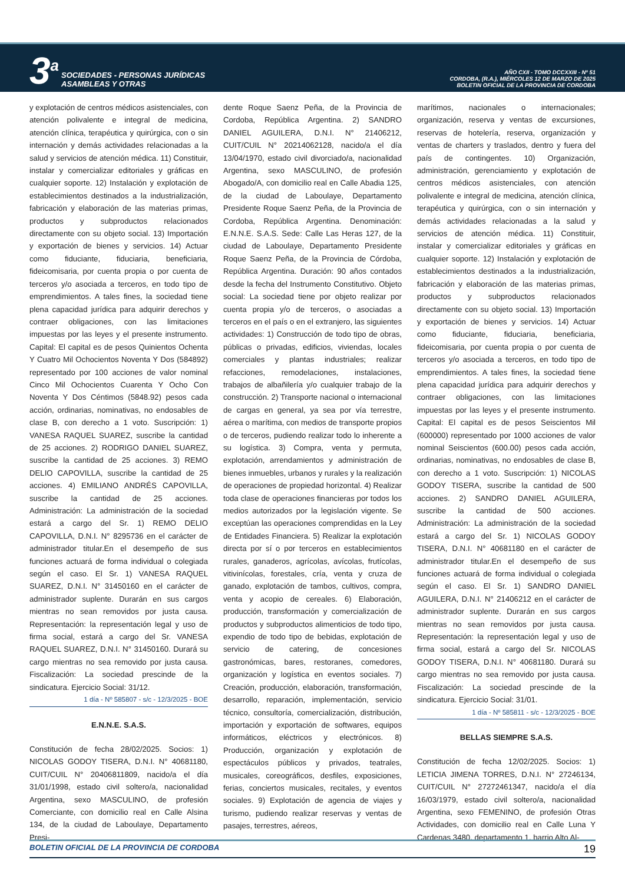3<sup>a</sup> SOCIEDADES - PERSONAS JURÍDICAS
ASAMBLEAS Y OTRAS
AÑO CXII - TOMO DCCXXIII - Nº 51
CORDOBA, (R.A.), MIÉRCOLES 12 DE MARZO DE 2025
BOLETIN OFICIAL DE LA PROVINCIA DE CORDOBA
y explotación de centros médicos asistenciales, con atención polivalente e integral de medicina, atención clínica, terapéutica y quirúrgica, con o sin internación y demás actividades relacionadas a la salud y servicios de atención médica. 11) Constituir, instalar y comercializar editoriales y gráficas en cualquier soporte. 12) Instalación y explotación de establecimientos destinados a la industrialización, fabricación y elaboración de las materias primas, productos y subproductos relacionados directamente con su objeto social. 13) Importación y exportación de bienes y servicios. 14) Actuar como fiduciante, fiduciaria, beneficiaria, fideicomisaria, por cuenta propia o por cuenta de terceros y/o asociada a terceros, en todo tipo de emprendimientos. A tales fines, la sociedad tiene plena capacidad jurídica para adquirir derechos y contraer obligaciones, con las limitaciones impuestas por las leyes y el presente instrumento. Capital: El capital es de pesos Quinientos Ochenta Y Cuatro Mil Ochocientos Noventa Y Dos (584892) representado por 100 acciones de valor nominal Cinco Mil Ochocientos Cuarenta Y Ocho Con Noventa Y Dos Céntimos (5848.92) pesos cada acción, ordinarias, nominativas, no endosables de clase B, con derecho a 1 voto. Suscripción: 1) VANESA RAQUEL SUAREZ, suscribe la cantidad de 25 acciones. 2) RODRIGO DANIEL SUAREZ, suscribe la cantidad de 25 acciones. 3) REMO DELIO CAPOVILLA, suscribe la cantidad de 25 acciones. 4) EMILIANO ANDRÉS CAPOVILLA, suscribe la cantidad de 25 acciones. Administración: La administración de la sociedad estará a cargo del Sr. 1) REMO DELIO CAPOVILLA, D.N.I. N° 8295736 en el carácter de administrador titular.En el desempeño de sus funciones actuará de forma individual o colegiada según el caso. El Sr. 1) VANESA RAQUEL SUAREZ, D.N.I. N° 31450160 en el carácter de administrador suplente. Durarán en sus cargos mientras no sean removidos por justa causa. Representación: la representación legal y uso de firma social, estará a cargo del Sr. VANESA RAQUEL SUAREZ, D.N.I. N° 31450160. Durará su cargo mientras no sea removido por justa causa. Fiscalización: La sociedad prescinde de la sindicatura. Ejercicio Social: 31/12.
1 día - Nº 585807 - s/c - 12/3/2025 - BOE
E.N.N.E. S.A.S.
Constitución de fecha 28/02/2025. Socios: 1) NICOLAS GODOY TISERA, D.N.I. N° 40681180, CUIT/CUIL N° 20406811809, nacido/a el día 31/01/1998, estado civil soltero/a, nacionalidad Argentina, sexo MASCULINO, de profesión Comerciante, con domicilio real en Calle Alsina 134, de la ciudad de Laboulaye, Departamento Presi-
dente Roque Saenz Peña, de la Provincia de Cordoba, República Argentina. 2) SANDRO DANIEL AGUILERA, D.N.I. N° 21406212, CUIT/CUIL N° 20214062128, nacido/a el día 13/04/1970, estado civil divorciado/a, nacionalidad Argentina, sexo MASCULINO, de profesión Abogado/A, con domicilio real en Calle Abadia 125, de la ciudad de Laboulaye, Departamento Presidente Roque Saenz Peña, de la Provincia de Cordoba, República Argentina. Denominación: E.N.N.E. S.A.S. Sede: Calle Las Heras 127, de la ciudad de Laboulaye, Departamento Presidente Roque Saenz Peña, de la Provincia de Córdoba, República Argentina. Duración: 90 años contados desde la fecha del Instrumento Constitutivo. Objeto social: La sociedad tiene por objeto realizar por cuenta propia y/o de terceros, o asociadas a terceros en el país o en el extranjero, las siguientes actividades: 1) Construcción de todo tipo de obras, públicas o privadas, edificios, viviendas, locales comerciales y plantas industriales; realizar refacciones, remodelaciones, instalaciones, trabajos de albañilería y/o cualquier trabajo de la construcción. 2) Transporte nacional o internacional de cargas en general, ya sea por vía terrestre, aérea o marítima, con medios de transporte propios o de terceros, pudiendo realizar todo lo inherente a su logística. 3) Compra, venta y permuta, explotación, arrendamientos y administración de bienes inmuebles, urbanos y rurales y la realización de operaciones de propiedad horizontal. 4) Realizar toda clase de operaciones financieras por todos los medios autorizados por la legislación vigente. Se exceptúan las operaciones comprendidas en la Ley de Entidades Financiera. 5) Realizar la explotación directa por sí o por terceros en establecimientos rurales, ganaderos, agrícolas, avícolas, frutícolas, vitivinícolas, forestales, cría, venta y cruza de ganado, explotación de tambos, cultivos, compra, venta y acopio de cereales. 6) Elaboración, producción, transformación y comercialización de productos y subproductos alimenticios de todo tipo, expendio de todo tipo de bebidas, explotación de servicio de catering, de concesiones gastronómicas, bares, restoranes, comedores, organización y logística en eventos sociales. 7) Creación, producción, elaboración, transformación, desarrollo, reparación, implementación, servicio técnico, consultoría, comercialización, distribución, importación y exportación de softwares, equipos informáticos, eléctricos y electrónicos. 8) Producción, organización y explotación de espectáculos públicos y privados, teatrales, musicales, coreográficos, desfiles, exposiciones, ferias, conciertos musicales, recitales, y eventos sociales. 9) Explotación de agencia de viajes y turismo, pudiendo realizar reservas y ventas de pasajes, terrestres, aéreos,
marítimos, nacionales o internacionales; organización, reserva y ventas de excursiones, reservas de hotelería, reserva, organización y ventas de charters y traslados, dentro y fuera del país de contingentes. 10) Organización, administración, gerenciamiento y explotación de centros médicos asistenciales, con atención polivalente e integral de medicina, atención clínica, terapéutica y quirúrgica, con o sin internación y demás actividades relacionadas a la salud y servicios de atención médica. 11) Constituir, instalar y comercializar editoriales y gráficas en cualquier soporte. 12) Instalación y explotación de establecimientos destinados a la industrialización, fabricación y elaboración de las materias primas, productos y subproductos relacionados directamente con su objeto social. 13) Importación y exportación de bienes y servicios. 14) Actuar como fiduciante, fiduciaria, beneficiaria, fideicomisaria, por cuenta propia o por cuenta de terceros y/o asociada a terceros, en todo tipo de emprendimientos. A tales fines, la sociedad tiene plena capacidad jurídica para adquirir derechos y contraer obligaciones, con las limitaciones impuestas por las leyes y el presente instrumento. Capital: El capital es de pesos Seiscientos Mil (600000) representado por 1000 acciones de valor nominal Seiscientos (600.00) pesos cada acción, ordinarias, nominativas, no endosables de clase B, con derecho a 1 voto. Suscripción: 1) NICOLAS GODOY TISERA, suscribe la cantidad de 500 acciones. 2) SANDRO DANIEL AGUILERA, suscribe la cantidad de 500 acciones. Administración: La administración de la sociedad estará a cargo del Sr. 1) NICOLAS GODOY TISERA, D.N.I. N° 40681180 en el carácter de administrador titular.En el desempeño de sus funciones actuará de forma individual o colegiada según el caso. El Sr. 1) SANDRO DANIEL AGUILERA, D.N.I. N° 21406212 en el carácter de administrador suplente. Durarán en sus cargos mientras no sean removidos por justa causa. Representación: la representación legal y uso de firma social, estará a cargo del Sr. NICOLAS GODOY TISERA, D.N.I. N° 40681180. Durará su cargo mientras no sea removido por justa causa. Fiscalización: La sociedad prescinde de la sindicatura. Ejercicio Social: 31/01.
1 día - Nº 585811 - s/c - 12/3/2025 - BOE
BELLAS SIEMPRE S.A.S.
Constitución de fecha 12/02/2025. Socios: 1) LETICIA JIMENA TORRES, D.N.I. N° 27246134, CUIT/CUIL N° 27272461347, nacido/a el día 16/03/1979, estado civil soltero/a, nacionalidad Argentina, sexo FEMENINO, de profesión Otras Actividades, con domicilio real en Calle Luna Y Cardenas 3480, departamento 1, barrio Alto Al-
BOLETIN OFICIAL DE LA PROVINCIA DE CORDOBA 19